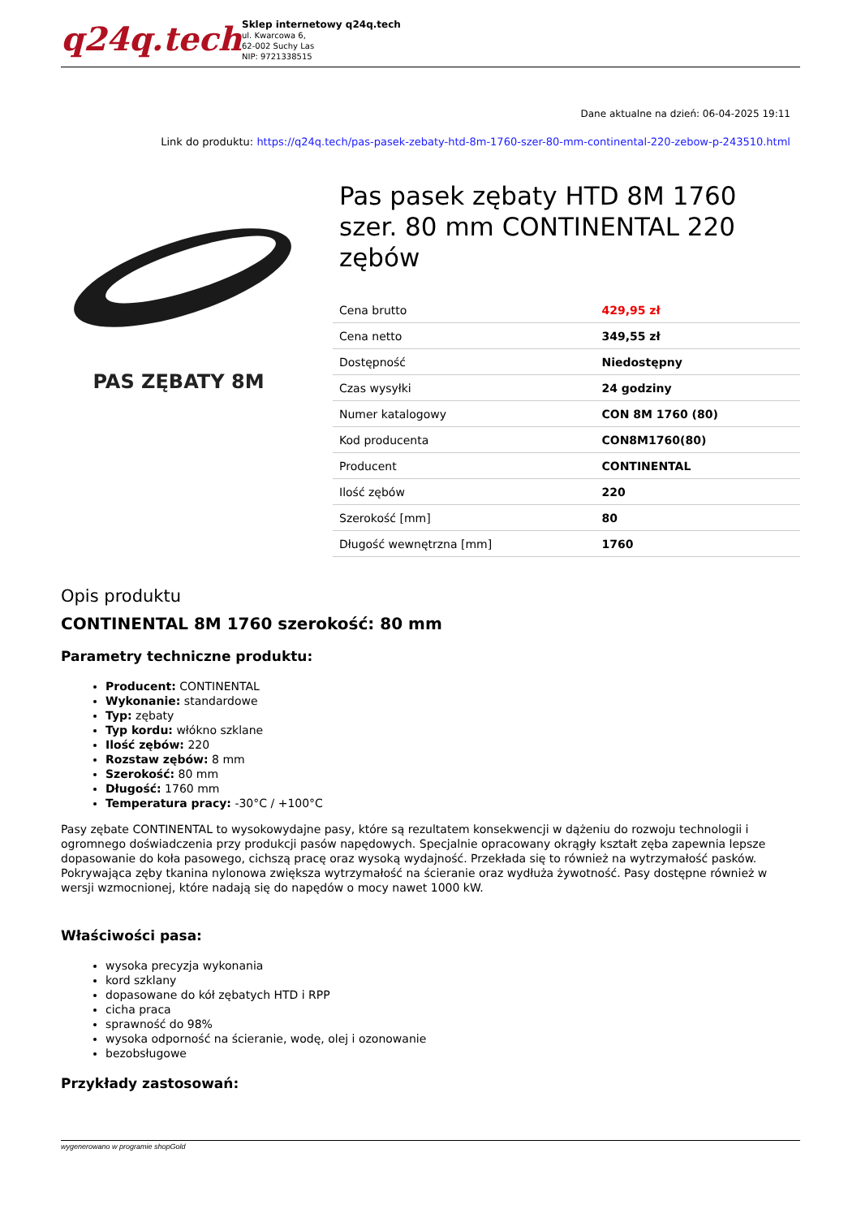q24q.tech
Sklep internetowy q24q.tech
ul. Kwarcowa 6,
62-002 Suchy Las
NIP: 9721338515
Dane aktualne na dzień: 06-04-2025 19:11
Link do produktu: https://q24q.tech/pas-pasek-zebaty-htd-8m-1760-szer-80-mm-continental-220-zebow-p-243510.html
PAS ZĘBATY 8M
Pas pasek zębaty HTD 8M 1760 szer. 80 mm CONTINENTAL 220 zębów
| Cena brutto | 429,95 zł |
| Cena netto | 349,55 zł |
| Dostępność | Niedostępny |
| Czas wysyłki | 24 godziny |
| Numer katalogowy | CON 8M 1760 (80) |
| Kod producenta | CON8M1760(80) |
| Producent | CONTINENTAL |
| Ilość zębów | 220 |
| Szerokość [mm] | 80 |
| Długość wewnętrzna [mm] | 1760 |
Opis produktu
CONTINENTAL 8M 1760 szerokość: 80 mm
Parametry techniczne produktu:
Producent: CONTINENTAL
Wykonanie: standardowe
Typ: zębaty
Typ kordu: włókno szklane
Ilość zębów: 220
Rozstaw zębów: 8 mm
Szerokość: 80 mm
Długość: 1760 mm
Temperatura pracy: -30°C / +100°C
Pasy zębate CONTINENTAL to wysokowydajne pasy, które są rezultatem konsekwencji w dążeniu do rozwoju technologii i ogromnego doświadczenia przy produkcji pasów napędowych. Specjalnie opracowany okrągły kształt zęba zapewnia lepsze dopasowanie do koła pasowego, cichszą pracę oraz wysoką wydajność. Przekłada się to również na wytrzymałość pasków. Pokrywająca zęby tkanina nylonowa zwiększa wytrzymałość na ścieranie oraz wydłuża żywotność. Pasy dostępne również w wersji wzmocnionej, które nadają się do napędów o mocy nawet 1000 kW.
Właściwości pasa:
wysoka precyzja wykonania
kord szklany
dopasowane do kół zębatych HTD i RPP
cicha praca
sprawność do 98%
wysoka odporność na ścieranie, wodę, olej i ozonowanie
bezobsługowe
Przykłady zastosowań:
wygenerowano w programie shopGold